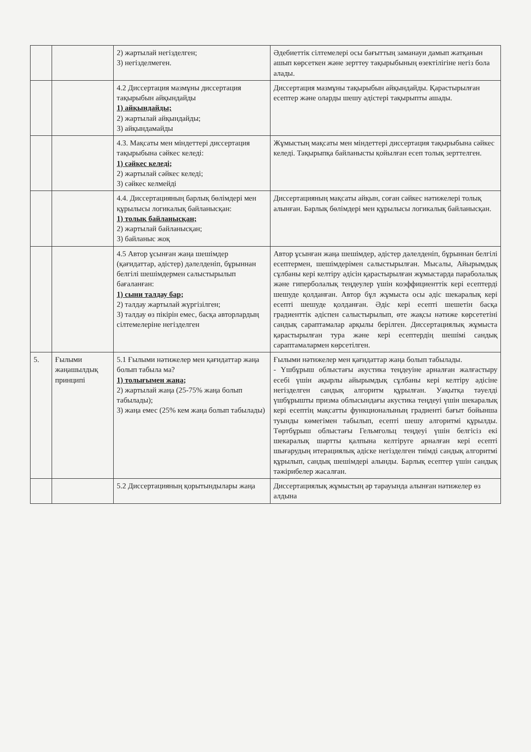| | | 2) жартылай негізделген; 3) негізделмеген. | Әдебиеттік сілтемелері осы бағыттың заманауи дамып жатқанын ашып көрсеткен және зерттеу тақырыбының өзектілігіне негіз бола алады. |
| | | 4.2 Диссертация мазмұны диссертация тақырыбын айқындайды 1) айқындайды; 2) жартылай айқындайды; 3) айқындамайды | Диссертация мазмұны тақырыбын айқындайды. Қарастырылған есептер және оларды шешу әдістері тақырыпты ашады. |
| | | 4.3. Мақсаты мен міндеттері диссертация тақырыбына сәйкес келеді: 1) сәйкес келеді; 2) жартылай сәйкес келеді; 3) сәйкес келмейді | Жұмыстың мақсаты мен міндеттері диссертация тақырыбына сәйкес келеді. Тақырыпқа байланысты қойылған есеп толық зерттелген. |
| | | 4.4. Диссертацияның барлық бөлімдері мен құрылысы логикалық байланысқан: 1) толық байланысқан; 2) жартылай байланысқан; 3) байланыс жоқ | Диссертацияның мақсаты айқын, соған сәйкес нәтижелері толық алынған. Барлық бөлімдері мен құрылысы логикалық байланысқан. |
| | | 4.5 Автор ұсынған жаңа шешімдер (қағидаттар, әдістер) дәлелденіп, бұрыннан белгілі шешімдермен салыстырылып бағаланған: 1) сыни талдау бар; 2) талдау жартылай жүргізілген; 3) талдау өз пікірін емес, басқа авторлардың сілтемелеріне негізделген | Автор ұсынған жаңа шешімдер, әдістер дәлелденіп, бұрыннан белгілі есептермен, шешімдерімен салыстырылған. Мысалы, Айырымдық сұлбаны кері келтіру әдісін қарастырылған жұмыстарда параболалық және гиперболалық теңдеулер үшін коэффициенттік кері есептерді шешуде қолданған. Автор бұл жұмыста осы әдіс шекаралық кері есепті шешуде қолданған. Әдіс кері есепті шешетін басқа градиенттік әдіспен салыстырылып, өте жақсы нәтиже көрсететіні сандық сараптамалар арқылы берілген. Диссертациялық жұмыста қарастырылған тура және кері есептердің шешімі сандық сараптамалармен көрсетілген. |
| 5. | Ғылыми жаңашылдық принципі | 5.1 Ғылыми нәтижелер мен қағидаттар жаңа болып табыла ма? 1) толығымен жаңа; 2) жартылай жаңа (25-75% жаңа болып табылады); 3) жаңа емес (25% кем жаңа болып табылады) | Ғылыми нәтижелер мен қағидаттар жаңа болып табылады. - Үшбұрыш облыстағы акустика теңдеуіне арналған жалғастыру есебі үшін ақырлы айырымдық сұлбаны кері келтіру әдісіне негізделген сандық алгоритм құрылған. Уақытқа тәуелді үшбұрышты призма облысындағы акустика теңдеуі үшін шекаралық кері есептің мақсатты функционалының градиенті бағыт бойынша туынды көмегімен табылып, есепті шешу алгоритмі құрылды. Төртбұрыш облыстағы Гельмгольц теңдеуі үшін белгісіз екі шекаралық шартты қалпына келтіруге арналған кері есепті шығарудың итерациялық әдіске негізделген тиімді сандық алгоритмі құрылып, сандық шешімдері алынды. Барлық есептер үшін сандық тәжірибелер жасалған. |
| | | 5.2 Диссертацияның қорытындылары жаңа | Диссертациялық жұмыстың әр тарауында алынған нәтижелер өз алдына |